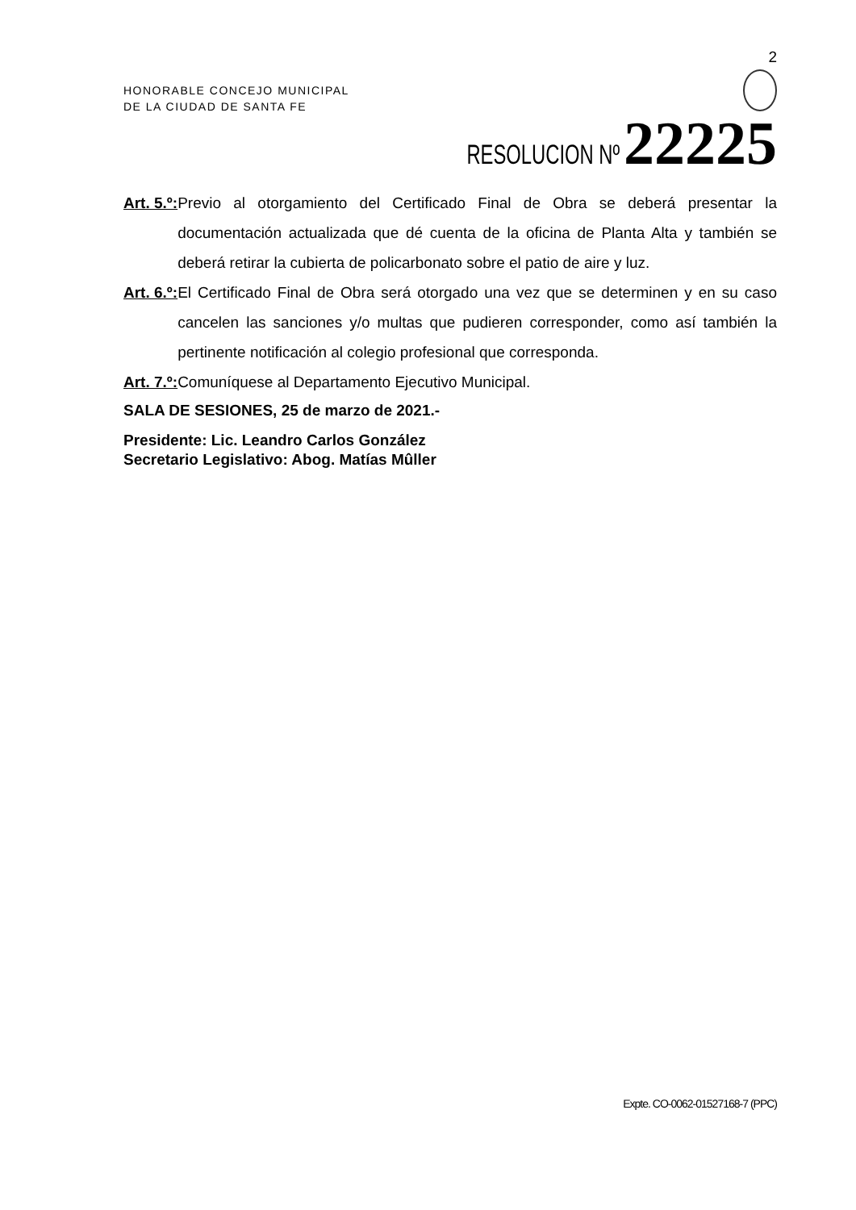2
HONORABLE CONCEJO MUNICIPAL
DE LA CIUDAD DE SANTA FE
RESOLUCION Nº 22225
Art. 5.º: Previo al otorgamiento del Certificado Final de Obra se deberá presentar la documentación actualizada que dé cuenta de la oficina de Planta Alta y también se deberá retirar la cubierta de policarbonato sobre el patio de aire y luz.
Art. 6.º: El Certificado Final de Obra será otorgado una vez que se determinen y en su caso cancelen las sanciones y/o multas que pudieren corresponder, como así también la pertinente notificación al colegio profesional que corresponda.
Art. 7.º: Comuníquese al Departamento Ejecutivo Municipal.
SALA DE SESIONES, 25 de marzo de 2021.-
Presidente: Lic. Leandro Carlos González
Secretario Legislativo: Abog. Matías Mûller
Expte. CO-0062-01527168-7 (PPC)